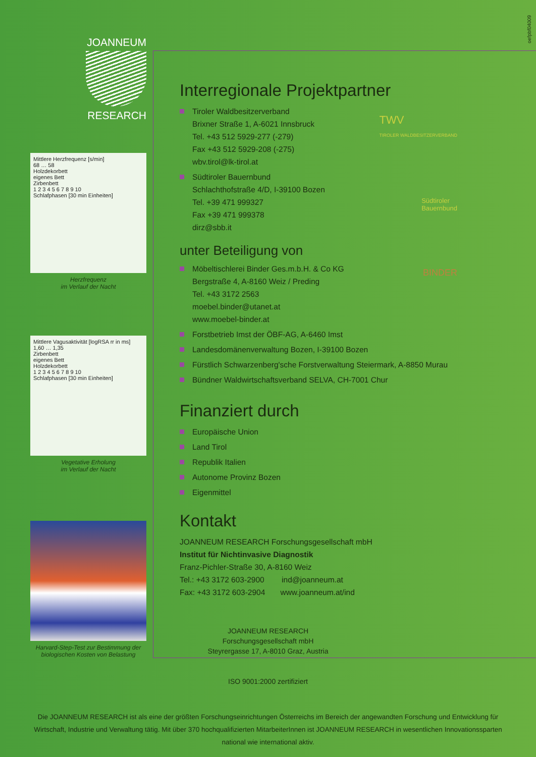oefpbf04009
JOANNEUM
RESEARCH
Mittlere Herzfrequenz [s/min]
68 … 58
Holzdekorbett
eigenes Bett
Zirbenbett
1 2 3 4 5 6 7 8 9 10
Schlafphasen [30 min Einheiten]
Herzfrequenz
im Verlauf der Nacht
Mittlere Vagusaktivität [logRSA rr in ms]
1,60 … 1,35
Zirbenbett
eigenes Bett
Holzdekorbett
1 2 3 4 5 6 7 8 9 10
Schlafphasen [30 min Einheiten]
Vegetative Erholung
im Verlauf der Nacht
Harvard-Step-Test zur Bestimmung der
biologischen Kosten von Belastung
Interregionale Projektpartner
TWV
TIROLER WALDBESITZERVERBAND
Tiroler Waldbesitzerverband
Brixner Straße 1, A-6021 Innsbruck
Tel. +43 512 5929-277 (-279)
Fax +43 512 5929-208 (-275)
wbv.tirol@lk-tirol.at
Südtiroler Bauernbund
Schlachthofstraße 4/D, I-39100 Bozen
Tel. +39 471 999327
Fax +39 471 999378
dirz@sbb.it
Südtiroler
Bauernbund
unter Beteiligung von
BINDER
Möbeltischlerei Binder Ges.m.b.H. & Co KG
Bergstraße 4, A-8160 Weiz / Preding
Tel. +43 3172 2563
moebel.binder@utanet.at
www.moebel-binder.at
Forstbetrieb Imst der ÖBF-AG, A-6460 Imst
Landesdomänenverwaltung Bozen, I-39100 Bozen
Fürstlich Schwarzenberg'sche Forstverwaltung Steiermark, A-8850 Murau
Bündner Waldwirtschaftsverband SELVA, CH-7001 Chur
Finanziert durch
Europäische Union
Land Tirol
Republik Italien
Autonome Provinz Bozen
Eigenmittel
Kontakt
JOANNEUM RESEARCH Forschungsgesellschaft mbH
Institut für Nichtinvasive Diagnostik
Franz-Pichler-Straße 30, A-8160 Weiz
Tel.: +43 3172 603-2900 ind@joanneum.at
Fax: +43 3172 603-2904 www.joanneum.at/ind
JOANNEUM RESEARCH
Forschungsgesellschaft mbH
Steyrergasse 17, A-8010 Graz, Austria
ISO 9001:2000 zertifiziert
Die JOANNEUM RESEARCH ist als eine der größten Forschungseinrichtungen Österreichs im Bereich der angewandten Forschung und Entwicklung für Wirtschaft, Industrie und Verwaltung tätig. Mit über 370 hochqualifizierten MitarbeiterInnen ist JOANNEUM RESEARCH in wesentlichen Innovationssparten national wie international aktiv.